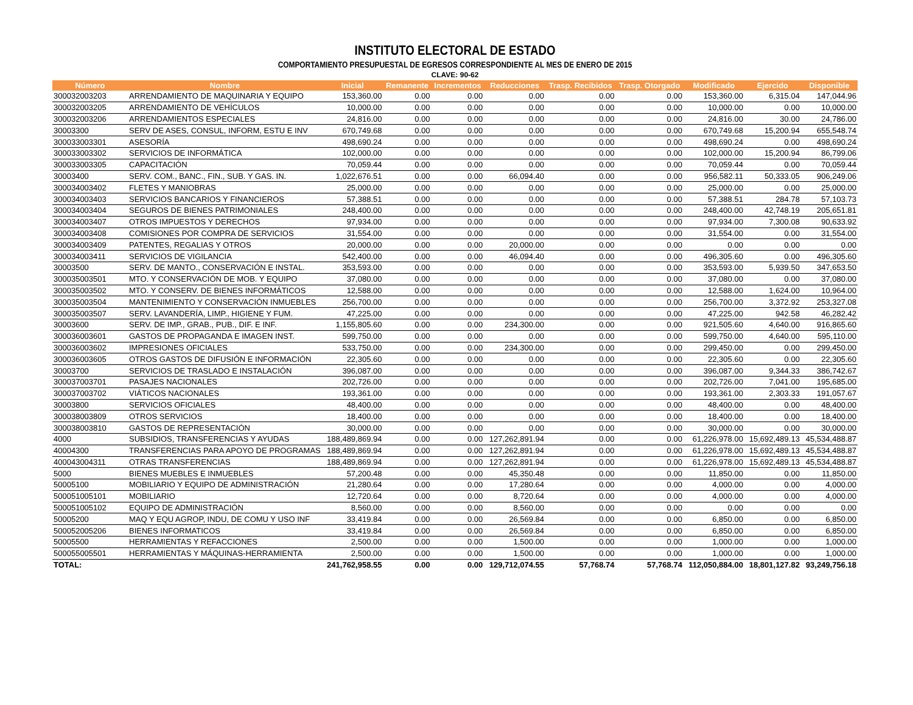INSTITUTO ELECTORAL DE ESTADO
COMPORTAMIENTO PRESUPUESTAL DE EGRESOS CORRESPONDIENTE AL MES DE ENERO DE 2015
CLAVE: 90-62
| Número | Nombre | Inicial | Remanente | Incrementos | Reducciones | Trasp. Recibidos | Trasp. Otorgado | Modificado | Ejercido | Disponible |
| --- | --- | --- | --- | --- | --- | --- | --- | --- | --- | --- |
| 300032003203 | ARRENDAMIENTO DE MAQUINARIA Y EQUIPO | 153,360.00 | 0.00 | 0.00 | 0.00 | 0.00 | 0.00 | 153,360.00 | 6,315.04 | 147,044.96 |
| 300032003205 | ARRENDAMIENTO DE VEHÍCULOS | 10,000.00 | 0.00 | 0.00 | 0.00 | 0.00 | 0.00 | 10,000.00 | 0.00 | 10,000.00 |
| 300032003206 | ARRENDAMIENTOS ESPECIALES | 24,816.00 | 0.00 | 0.00 | 0.00 | 0.00 | 0.00 | 24,816.00 | 30.00 | 24,786.00 |
| 30003300 | SERV DE ASES, CONSUL, INFORM, ESTU E INV | 670,749.68 | 0.00 | 0.00 | 0.00 | 0.00 | 0.00 | 670,749.68 | 15,200.94 | 655,548.74 |
| 300033003301 | ASESORÍA | 498,690.24 | 0.00 | 0.00 | 0.00 | 0.00 | 0.00 | 498,690.24 | 0.00 | 498,690.24 |
| 300033003302 | SERVICIOS DE INFORMÁTICA | 102,000.00 | 0.00 | 0.00 | 0.00 | 0.00 | 0.00 | 102,000.00 | 15,200.94 | 86,799.06 |
| 300033003305 | CAPACITACIÓN | 70,059.44 | 0.00 | 0.00 | 0.00 | 0.00 | 0.00 | 70,059.44 | 0.00 | 70,059.44 |
| 30003400 | SERV. COM., BANC., FIN., SUB. Y GAS. IN. | 1,022,676.51 | 0.00 | 0.00 | 66,094.40 | 0.00 | 0.00 | 956,582.11 | 50,333.05 | 906,249.06 |
| 300034003402 | FLETES Y MANIOBRAS | 25,000.00 | 0.00 | 0.00 | 0.00 | 0.00 | 0.00 | 25,000.00 | 0.00 | 25,000.00 |
| 300034003403 | SERVICIOS BANCARIOS Y FINANCIEROS | 57,388.51 | 0.00 | 0.00 | 0.00 | 0.00 | 0.00 | 57,388.51 | 284.78 | 57,103.73 |
| 300034003404 | SEGUROS DE BIENES PATRIMONIALES | 248,400.00 | 0.00 | 0.00 | 0.00 | 0.00 | 0.00 | 248,400.00 | 42,748.19 | 205,651.81 |
| 300034003407 | OTROS IMPUESTOS Y DERECHOS | 97,934.00 | 0.00 | 0.00 | 0.00 | 0.00 | 0.00 | 97,934.00 | 7,300.08 | 90,633.92 |
| 300034003408 | COMISIONES POR COMPRA DE SERVICIOS | 31,554.00 | 0.00 | 0.00 | 0.00 | 0.00 | 0.00 | 31,554.00 | 0.00 | 31,554.00 |
| 300034003409 | PATENTES, REGALIAS Y OTROS | 20,000.00 | 0.00 | 0.00 | 20,000.00 | 0.00 | 0.00 | 0.00 | 0.00 | 0.00 |
| 300034003411 | SERVICIOS DE VIGILANCIA | 542,400.00 | 0.00 | 0.00 | 46,094.40 | 0.00 | 0.00 | 496,305.60 | 0.00 | 496,305.60 |
| 30003500 | SERV. DE MANTO., CONSERVACIÓN E INSTAL. | 353,593.00 | 0.00 | 0.00 | 0.00 | 0.00 | 0.00 | 353,593.00 | 5,939.50 | 347,653.50 |
| 300035003501 | MTO. Y CONSERVACIÓN DE MOB. Y EQUIPO | 37,080.00 | 0.00 | 0.00 | 0.00 | 0.00 | 0.00 | 37,080.00 | 0.00 | 37,080.00 |
| 300035003502 | MTO. Y CONSERV. DE BIENES INFORMÁTICOS | 12,588.00 | 0.00 | 0.00 | 0.00 | 0.00 | 0.00 | 12,588.00 | 1,624.00 | 10,964.00 |
| 300035003504 | MANTENIMIENTO Y CONSERVACIÓN INMUEBLES | 256,700.00 | 0.00 | 0.00 | 0.00 | 0.00 | 0.00 | 256,700.00 | 3,372.92 | 253,327.08 |
| 300035003507 | SERV. LAVANDERÍA, LIMP., HIGIENE Y FUM. | 47,225.00 | 0.00 | 0.00 | 0.00 | 0.00 | 0.00 | 47,225.00 | 942.58 | 46,282.42 |
| 30003600 | SERV. DE IMP., GRAB., PUB., DIF. E INF. | 1,155,805.60 | 0.00 | 0.00 | 234,300.00 | 0.00 | 0.00 | 921,505.60 | 4,640.00 | 916,865.60 |
| 300036003601 | GASTOS DE PROPAGANDA E IMAGEN INST. | 599,750.00 | 0.00 | 0.00 | 0.00 | 0.00 | 0.00 | 599,750.00 | 4,640.00 | 595,110.00 |
| 300036003602 | IMPRESIONES OFICIALES | 533,750.00 | 0.00 | 0.00 | 234,300.00 | 0.00 | 0.00 | 299,450.00 | 0.00 | 299,450.00 |
| 300036003605 | OTROS GASTOS DE DIFUSIÓN E INFORMACIÓN | 22,305.60 | 0.00 | 0.00 | 0.00 | 0.00 | 0.00 | 22,305.60 | 0.00 | 22,305.60 |
| 30003700 | SERVICIOS DE TRASLADO E INSTALACIÓN | 396,087.00 | 0.00 | 0.00 | 0.00 | 0.00 | 0.00 | 396,087.00 | 9,344.33 | 386,742.67 |
| 300037003701 | PASAJES NACIONALES | 202,726.00 | 0.00 | 0.00 | 0.00 | 0.00 | 0.00 | 202,726.00 | 7,041.00 | 195,685.00 |
| 300037003702 | VIÁTICOS NACIONALES | 193,361.00 | 0.00 | 0.00 | 0.00 | 0.00 | 0.00 | 193,361.00 | 2,303.33 | 191,057.67 |
| 30003800 | SERVICIOS OFICIALES | 48,400.00 | 0.00 | 0.00 | 0.00 | 0.00 | 0.00 | 48,400.00 | 0.00 | 48,400.00 |
| 300038003809 | OTROS SERVICIOS | 18,400.00 | 0.00 | 0.00 | 0.00 | 0.00 | 0.00 | 18,400.00 | 0.00 | 18,400.00 |
| 300038003810 | GASTOS DE REPRESENTACIÓN | 30,000.00 | 0.00 | 0.00 | 0.00 | 0.00 | 0.00 | 30,000.00 | 0.00 | 30,000.00 |
| 4000 | SUBSIDIOS, TRANSFERENCIAS Y AYUDAS | 188,489,869.94 | 0.00 | 0.00 | 127,262,891.94 | 0.00 | 0.00 | 61,226,978.00 | 15,692,489.13 | 45,534,488.87 |
| 40004300 | TRANSFERENCIAS PARA APOYO DE PROGRAMAS | 188,489,869.94 | 0.00 | 0.00 | 127,262,891.94 | 0.00 | 0.00 | 61,226,978.00 | 15,692,489.13 | 45,534,488.87 |
| 400043004311 | OTRAS TRANSFERENCIAS | 188,489,869.94 | 0.00 | 0.00 | 127,262,891.94 | 0.00 | 0.00 | 61,226,978.00 | 15,692,489.13 | 45,534,488.87 |
| 5000 | BIENES MUEBLES E INMUEBLES | 57,200.48 | 0.00 | 0.00 | 45,350.48 | 0.00 | 0.00 | 11,850.00 | 0.00 | 11,850.00 |
| 50005100 | MOBILIARIO Y EQUIPO DE ADMINISTRACIÓN | 21,280.64 | 0.00 | 0.00 | 17,280.64 | 0.00 | 0.00 | 4,000.00 | 0.00 | 4,000.00 |
| 500051005101 | MOBILIARIO | 12,720.64 | 0.00 | 0.00 | 8,720.64 | 0.00 | 0.00 | 4,000.00 | 0.00 | 4,000.00 |
| 500051005102 | EQUIPO DE ADMINISTRACIÓN | 8,560.00 | 0.00 | 0.00 | 8,560.00 | 0.00 | 0.00 | 0.00 | 0.00 | 0.00 |
| 50005200 | MAQ Y EQU AGROP, INDU, DE COMU Y USO INF | 33,419.84 | 0.00 | 0.00 | 26,569.84 | 0.00 | 0.00 | 6,850.00 | 0.00 | 6,850.00 |
| 500052005206 | BIENES INFORMATICOS | 33,419.84 | 0.00 | 0.00 | 26,569.84 | 0.00 | 0.00 | 6,850.00 | 0.00 | 6,850.00 |
| 50005500 | HERRAMIENTAS Y REFACCIONES | 2,500.00 | 0.00 | 0.00 | 1,500.00 | 0.00 | 0.00 | 1,000.00 | 0.00 | 1,000.00 |
| 500055005501 | HERRAMIENTAS Y MÁQUINAS-HERRAMIENTA | 2,500.00 | 0.00 | 0.00 | 1,500.00 | 0.00 | 0.00 | 1,000.00 | 0.00 | 1,000.00 |
| TOTAL: | | 241,762,958.55 | 0.00 | 0.00 | 129,712,074.55 | 57,768.74 | 57,768.74 | 112,050,884.00 | 18,801,127.82 | 93,249,756.18 |